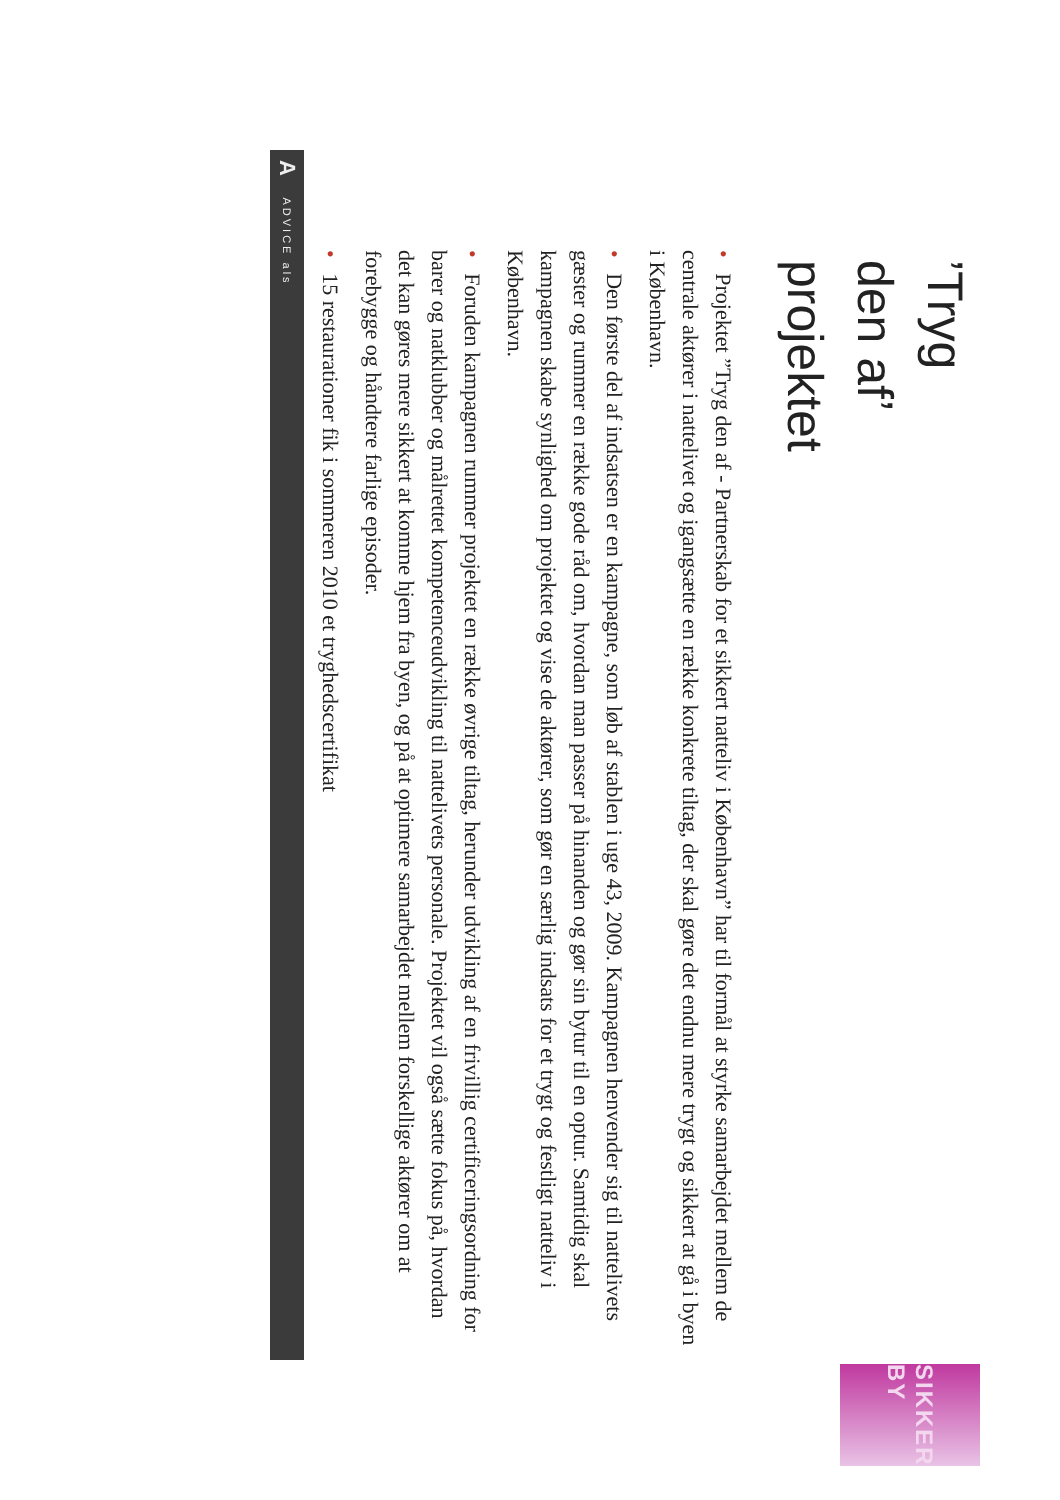’Tryg den af’ projektet
SIKKER BY
• Projektet ”Tryg den af - Partnerskab for et sikkert natteliv i København” har til formål at styrke samarbejdet mellem de centrale aktører i nattelivet og igangsætte en række konkrete tiltag, der skal gøre det endnu mere trygt og sikkert at gå i byen i København.
• Den første del af indsatsen er en kampagne, som løb af stablen i uge 43, 2009. Kampagnen henvender sig til nattelivets gæster og rummer en række gode råd om, hvordan man passer på hinanden og gør sin bytur til en optur. Samtidig skal kampagnen skabe synlighed om projektet og vise de aktører, som gør en særlig indsats for et trygt og festligt natteliv i København.
• Foruden kampagnen rummer projektet en række øvrige tiltag, herunder udvikling af en frivillig certificeringsordning for barer og natklubber og målrettet kompetenceudvikling til nattelivets personale. Projektet vil også sætte fokus på, hvordan det kan gøres mere sikkert at komme hjem fra byen, og på at optimere samarbejdet mellem forskellige aktører om at forebygge og håndtere farlige episoder.
• 15 restaurationer fik i sommeren 2010 et tryghedscertifikat
A ADVICE als